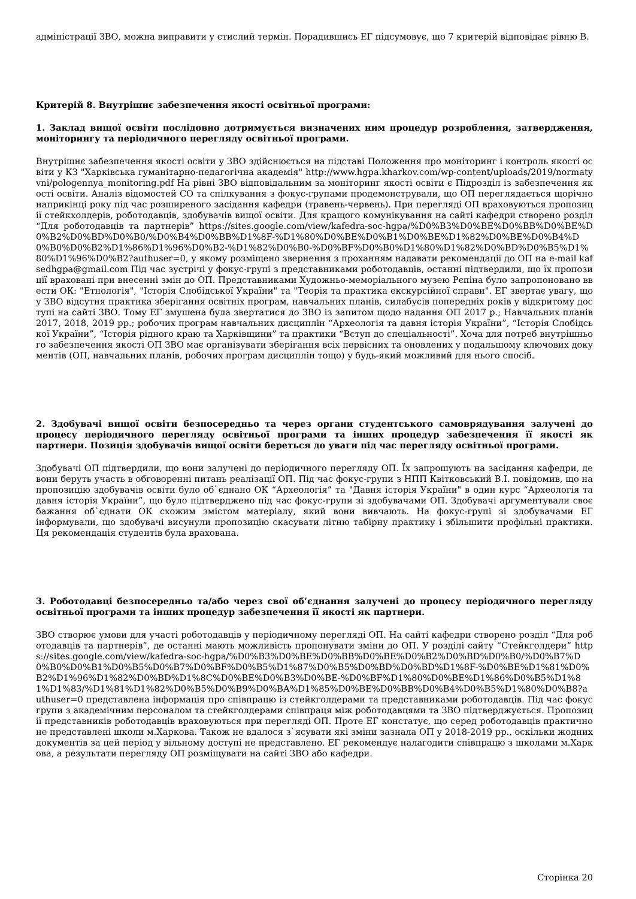адміністрації ЗВО, можна виправити у стислий термін. Порадившись ЕГ підсумовує, що 7 критерій відповідає рівню В.
Критерій 8. Внутрішнє забезпечення якості освітньої програми:
1. Заклад вищої освіти послідовно дотримується визначених ним процедур розроблення, затвердження, моніторингу та періодичного перегляду освітньої програми.
Внутрішнє забезпечення якості освіти у ЗВО здійснюється на підставі Положення про моніторинг і контроль якості освіти у КЗ "Харківська гуманітарно-педагогічна академія" http://www.hgpa.kharkov.com/wp-content/uploads/2019/normatyvni/pologennya_monitoring.pdf На рівні ЗВО відповідальним за моніторинг якості освіти є Підрозділ із забезпечення якості освіти. Аналіз відомостей СО та спілкування з фокус-групами продемонстрували, що ОП переглядається щорічно наприкінці року під час розширеного засідання кафедри (травень-червень). При перегляді ОП враховуються пропозиції стейкхолдерів, роботодавців, здобувачів вищої освіти. Для кращого комунікування на сайті кафедри створено розділ “Для роботодавців та партнерів” https://sites.google.com/view/kafedra-soc-hgpa/%D0%B3%D0%BE%D0%BB%D0%BE%D0%B2%D0%BD%D0%B0/%D0%B4%D0%BB%D1%8F-%D1%80%D0%BE%D0%B1%D0%BE%D1%82%D0%BE%D0%B4%D0%B0%D0%B2%D1%86%D1%96%D0%B2-%D1%82%D0%B0-%D0%BF%D0%B0%D1%80%D1%82%D0%BD%D0%B5%D1%80%D1%96%D0%B2?authuser=0, у якому розміщено звернення з проханням надавати рекомендації до ОП на e-mail kafsedhgpa@gmail.com Під час зустрічі у фокус-групі з представниками роботодавців, останні підтвердили, що їх пропозиції враховані при внесенні змін до ОП. Представниками Художньо-меморіального музею Рєпіна було запропоновано ввести ОК: "Етнологія", "Історія Слобідської України" та "Теорія та практика екскурсійної справи". ЕГ звертає увагу, що у ЗВО відсутня практика зберігання освітніх програм, навчальних планів, силабусів попередніх років у відкритому доступі на сайті ЗВО. Тому ЕГ змушена була звертатися до ЗВО із запитом щодо надання ОП 2017 р.; Навчальних планів 2017, 2018, 2019 рр.; робочих програм навчальних дисциплін “Археологія та давня історія України”, “Історія Слобідської України”, “Історія рідного краю та Харківщини” та практики “Вступ до спеціальності”. Хоча для потреб внутрішнього забезпечення якості ОП ЗВО має організувати зберігання всіх первісних та оновлених у подальшому ключових документів (ОП, навчальних планів, робочих програм дисциплін тощо) у будь-який можливий для нього спосіб.
2. Здобувачі вищої освіти безпосередньо та через органи студентського самоврядування залучені до процесу періодичного перегляду освітньої програми та інших процедур забезпечення її якості як партнери. Позиція здобувачів вищої освіти береться до уваги під час перегляду освітньої програми.
Здобувачі ОП підтвердили, що вони залучені до періодичного перегляду ОП. Їх запрошують на засідання кафедри, де вони беруть участь в обговоренні питань реалізації ОП. Під час фокус-групи з НПП Квітковський В.І. повідомив, що на пропозицію здобувачів освіти було об`єднано ОК “Археологія” та "Давня історія України" в один курс “Археологія та давня історія України”, що було підтверджено під час фокус-групи зі здобувачами ОП. Здобувачі аргументували своє бажання об`єднати ОК схожим змістом матеріалу, який вони вивчають. На фокус-групі зі здобувачами ЕГ інформували, що здобувачі висунули пропозицію скасувати літню табірну практику і збільшити профільні практики. Ця рекомендація студентів була врахована.
3. Роботодавці безпосередньо та/або через свої об’єднання залучені до процесу періодичного перегляду освітньої програми та інших процедур забезпечення її якості як партнери.
ЗВО створює умови для участі роботодавців у періодичному перегляді ОП. На сайті кафедри створено розділ “Для роботодавців та партнерів”, де останні мають можливість пропонувати зміни до ОП. У розділі сайту “Стейкголдери” https://sites.google.com/view/kafedra-soc-hgpa/%D0%B3%D0%BE%D0%BB%D0%BE%D0%B2%D0%BD%D0%B0/%D0%B7%D0%B0%D0%B1%D0%B5%D0%B7%D0%BF%D0%B5%D1%87%D0%B5%D0%BD%D0%BD%D1%8F-%D0%BE%D1%81%D0%B2%D1%96%D1%82%D0%BD%D1%8C%D0%BE%D0%B3%D0%BE-%D0%BF%D1%80%D0%BE%D1%86%D0%B5%D1%81%D1%83/%D1%81%D1%82%D0%B5%D0%B9%D0%BA%D1%85%D0%BE%D0%BB%D0%B4%D0%B5%D1%80%D0%B8?authuser=0 представлена інформація про співпрацю із стейкголдерами та представниками роботодавців. Під час фокус групи з академічним персоналом та стейкголдерами співпраця між роботодавцями та ЗВО підтверджується. Пропозиції представників роботодавців враховуються при перегляді ОП. Проте ЕГ констатує, що серед роботодавців практично не представлені школи м.Харкова. Також не вдалося з`ясувати які зміни зазнала ОП у 2018-2019 рр., оскільки жодних документів за цей період у вільному доступі не представлено. ЕГ рекомендує налагодити співпрацю з школами м.Харкова, а результати перегляду ОП розміщувати на сайті ЗВО або кафедри.
Сторінка 20